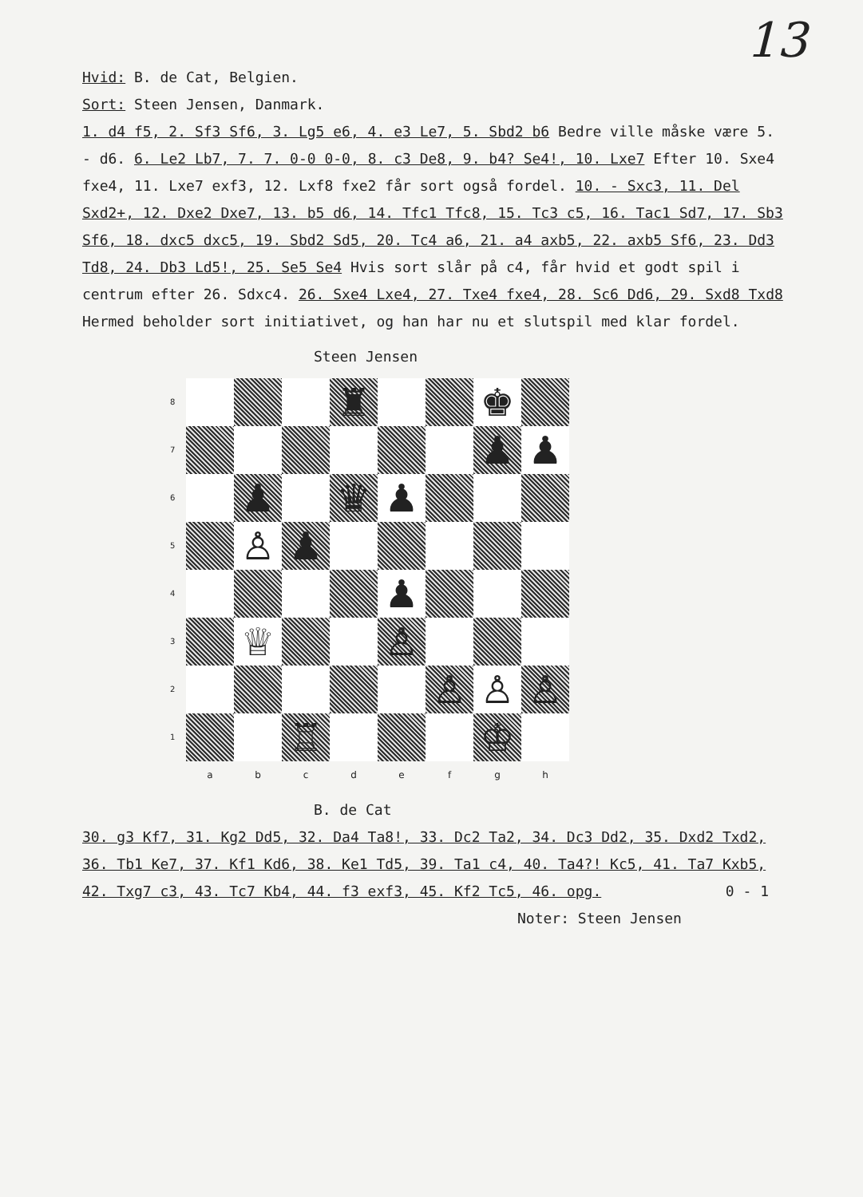13
Hvid: B. de Cat, Belgien.
Sort: Steen Jensen, Danmark.
1. d4 f5, 2. Sf3 Sf6, 3. Lg5 e6, 4. e3 Le7, 5. Sbd2 b6 Bedre ville måske være 5. - d6. 6. Le2 Lb7, 7. 7. 0-0 0-0, 8. c3 De8, 9. b4? Se4!, 10. Lxe7 Efter 10. Sxe4 fxe4, 11. Lxe7 exf3, 12. Lxf8 fxe2 får sort også fordel. 10. - Sxc3, 11. Del Sxd2+, 12. Dxe2 Dxe7, 13. b5 d6, 14. Tfc1 Tfc8, 15. Tc3 c5, 16. Tac1 Sd7, 17. Sb3 Sf6, 18. dxc5 dxc5, 19. Sbd2 Sd5, 20. Tc4 a6, 21. a4 axb5, 22. axb5 Sf6, 23. Dd3 Td8, 24. Db3 Ld5!, 25. Se5 Se4 Hvis sort slår på c4, får hvid et godt spil i centrum efter 26. Sdxc4. 26. Sxe4 Lxe4, 27. Txe4 fxe4, 28. Sc6 Dd6, 29. Sxd8 Txd8 Hermed beholder sort initiativet, og han har nu et slutspil med klar fordel.
Steen Jensen
8
♜
♚
7
♟
♟
6
♟
♛
♟
5
♙
♟
4
♟
3
♕
♙
2
♙
♙
♙
1
♖
♔
a
b
c
d
e
f
g
h
B. de Cat
30. g3 Kf7, 31. Kg2 Dd5, 32. Da4 Ta8!, 33. Dc2 Ta2, 34. Dc3 Dd2, 35. Dxd2 Txd2, 36. Tb1 Ke7, 37. Kf1 Kd6, 38. Ke1 Td5, 39. Ta1 c4, 40. Ta4?! Kc5, 41. Ta7 Kxb5, 42. Txg7 c3, 43. Tc7 Kb4, 44. f3 exf3, 45. Kf2 Tc5, 46. opg. 0 - 1
Noter: Steen Jensen